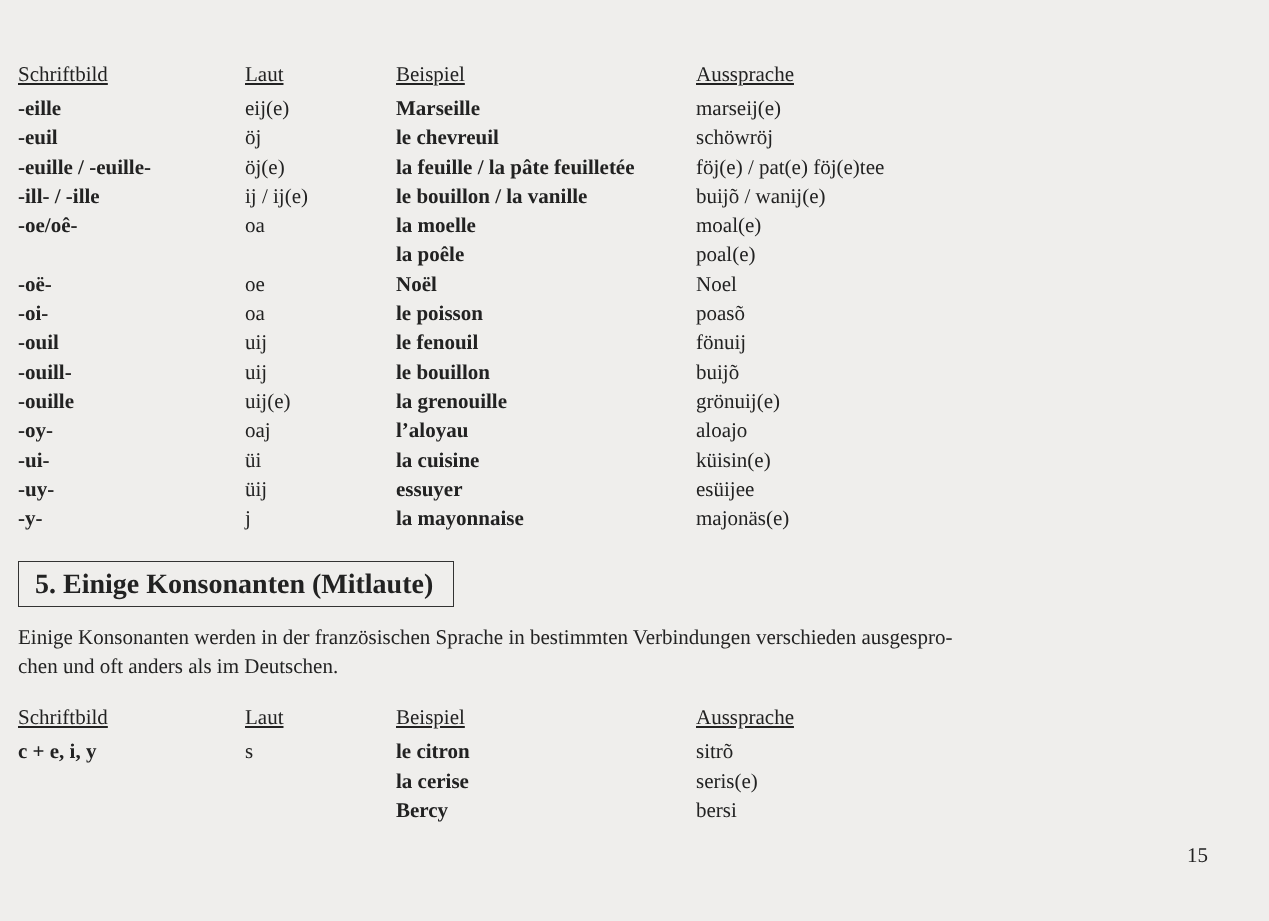| Schriftbild | Laut | Beispiel | Aussprache |
| --- | --- | --- | --- |
| -eille | eij(e) | Marseille | marseij(e) |
| -euil | öj | le chevreuil | schöwröj |
| -euille / -euille- | öj(e) | la feuille / la pâte feuilletée | föj(e) / pat(e) föj(e)tee |
| -ill- / -ille | ij / ij(e) | le bouillon / la vanille | buijõ / wanij(e) |
| -oe/oê- | oa | la moelle | moal(e) |
| | | la poêle | poal(e) |
| -oë- | oe | Noël | Noel |
| -oi- | oa | le poisson | poasõ |
| -ouil | uij | le fenouil | fönuij |
| -ouill- | uij | le bouillon | buijõ |
| -ouille | uij(e) | la grenouille | grönuij(e) |
| -oy- | oaj | l’aloyau | aloajo |
| -ui- | üi | la cuisine | küisin(e) |
| -uy- | üij | essuyer | esüijee |
| -y- | j | la mayonnaise | majonäs(e) |
5. Einige Konsonanten (Mitlaute)
Einige Konsonanten werden in der französischen Sprache in bestimmten Verbindungen verschieden ausgespro-
chen und oft anders als im Deutschen.
| Schriftbild | Laut | Beispiel | Aussprache |
| --- | --- | --- | --- |
| c + e, i, y | s | le citron | sitrõ |
| | | la cerise | seris(e) |
| | | Bercy | bersi |
15